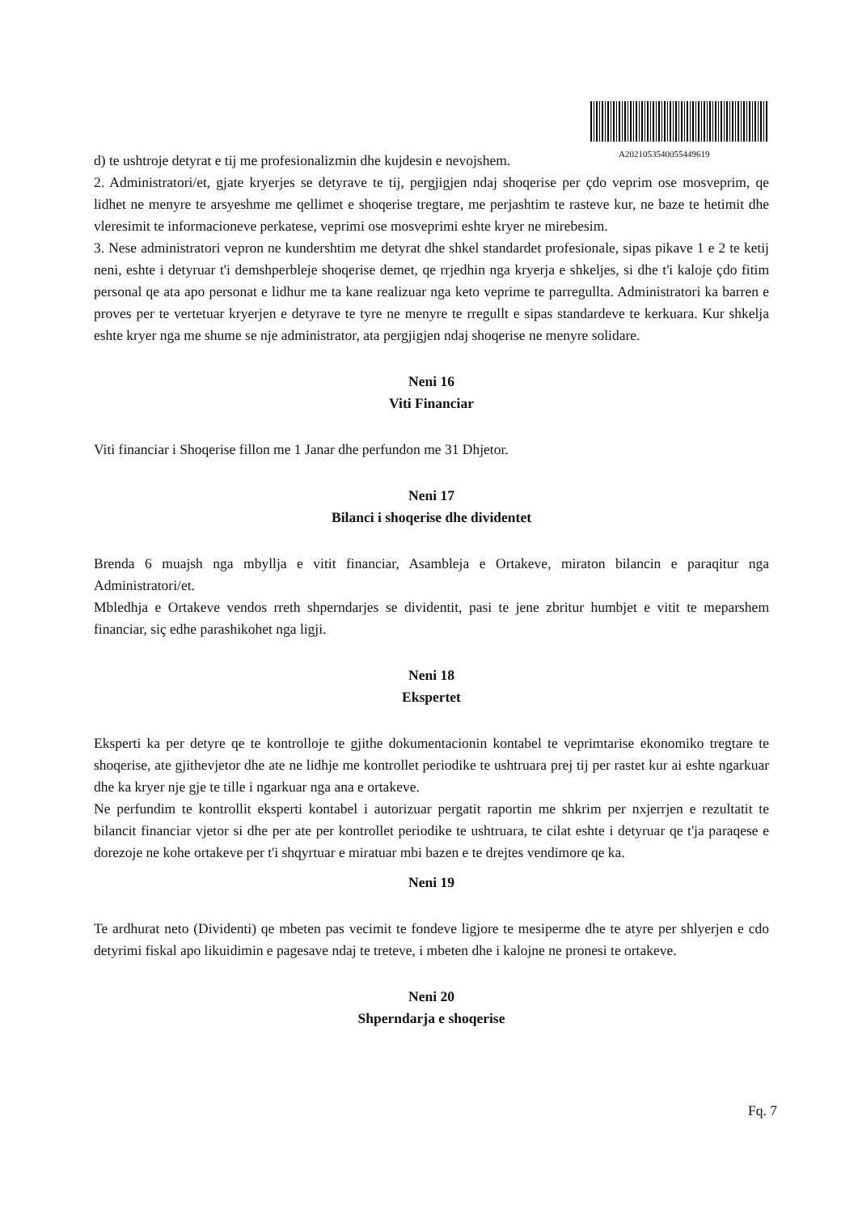A2021053540055449619
d) te ushtroje detyrat e tij me profesionalizmin dhe kujdesin e nevojshem.
2. Administratori/et, gjate kryerjes se detyrave te tij, pergjigjen ndaj shoqerise per çdo veprim ose mosveprim, qe lidhet ne menyre te arsyeshme me qellimet e shoqerise tregtare, me perjashtim te rasteve kur, ne baze te hetimit dhe vleresimit te informacioneve perkatese, veprimi ose mosveprimi eshte kryer ne mirebesim.
3. Nese administratori vepron ne kundershtim me detyrat dhe shkel standardet profesionale, sipas pikave 1 e 2 te ketij neni, eshte i detyruar t'i demshperbleje shoqerise demet, qe rrjedhin nga kryerja e shkeljes, si dhe t'i kaloje çdo fitim personal qe ata apo personat e lidhur me ta kane realizuar nga keto veprime te parregullta. Administratori ka barren e proves per te vertetuar kryerjen e detyrave te tyre ne menyre te rregullt e sipas standardeve te kerkuara. Kur shkelja eshte kryer nga me shume se nje administrator, ata pergjigjen ndaj shoqerise ne menyre solidare.
Neni 16
Viti Financiar
Viti financiar i Shoqerise fillon me 1 Janar dhe perfundon me 31 Dhjetor.
Neni 17
Bilanci i shoqerise dhe dividentet
Brenda 6 muajsh nga mbyllja e vitit financiar, Asambleja e Ortakeve, miraton bilancin e paraqitur nga Administratori/et.
Mbledhja e Ortakeve vendos rreth shperndarjes se dividentit, pasi te jene zbritur humbjet e vitit te meparshem financiar, siç edhe parashikohet nga ligji.
Neni 18
Ekspertet
Eksperti ka per detyre qe te kontrolloje te gjithe dokumentacionin kontabel te veprimtarise ekonomiko tregtare te shoqerise, ate gjithevjetor dhe ate ne lidhje me kontrollet periodike te ushtruara prej tij per rastet kur ai eshte ngarkuar dhe ka kryer nje gje te tille i ngarkuar nga ana e ortakeve.
Ne perfundim te kontrollit eksperti kontabel i autorizuar pergatit raportin me shkrim per nxjerrjen e rezultatit te bilancit financiar vjetor si dhe per ate per kontrollet periodike te ushtruara, te cilat eshte i detyruar qe t'ja paraqese e dorezoje ne kohe ortakeve per t'i shqyrtuar e miratuar mbi bazen e te drejtes vendimore qe ka.
Neni 19
Te ardhurat neto (Dividenti) qe mbeten pas vecimit te fondeve ligjore te mesiperme dhe te atyre per shlyerjen e cdo detyrimi fiskal apo likuidimin e pagesave ndaj te treteve, i mbeten dhe i kalojne ne pronesi te ortakeve.
Neni 20
Shperndarja e shoqerise
Fq. 7